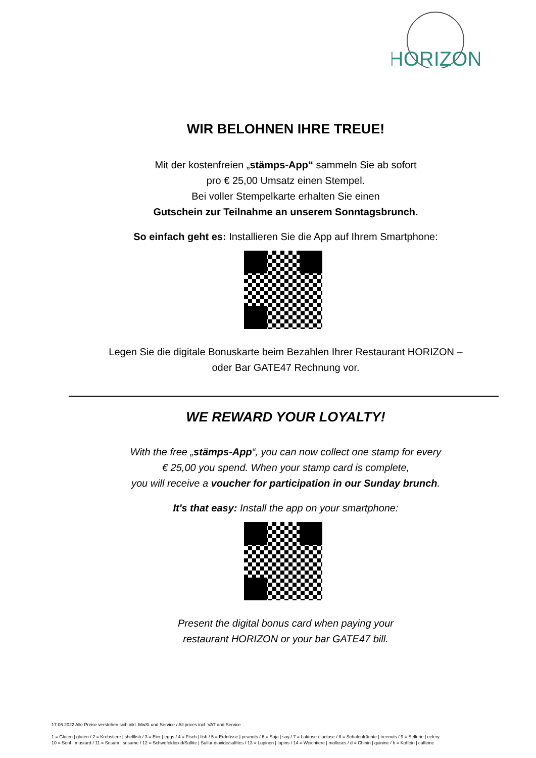HORIZON
WIR BELOHNEN IHRE TREUE!
Mit der kostenfreien „stämps-App“ sammeln Sie ab sofort
pro € 25,00 Umsatz einen Stempel.
Bei voller Stempelkarte erhalten Sie einen
Gutschein zur Teilnahme an unserem Sonntagsbrunch.
So einfach geht es: Installieren Sie die App auf Ihrem Smartphone:
Legen Sie die digitale Bonuskarte beim Bezahlen Ihrer Restaurant HORIZON –
oder Bar GATE47 Rechnung vor.
WE REWARD YOUR LOYALTY!
With the free „stämps-App“, you can now collect one stamp for every
€ 25,00 you spend. When your stamp card is complete,
you will receive a voucher for participation in our Sunday brunch.
It's that easy: Install the app on your smartphone:
Present the digital bonus card when paying your
restaurant HORIZON or your bar GATE47 bill.
17.06.2022 Alle Preise verstehen sich inkl. MwSt und Service / All prices incl. VAT and Service
1 = Gluten | gluten / 2 = Krebstiere | shellfish / 3 = Eier | eggs / 4 = Fisch | fish / 5 = Erdnüsse | peanuts / 6 = Soja | soy / 7 = Laktose / lactose / 8 = Schalenfrüchte | treenuts / 9 = Sellerie | celery
10 = Senf | mustard / 11 = Sesam | sesame / 12 = Schwefeldioxid/Sulfite | Sulfur dioxide/sulfites / 13 = Lupinen | lupins / 14 = Weichtiere | molluscs / d = Chinin | quinine / h = Koffein | caffeine